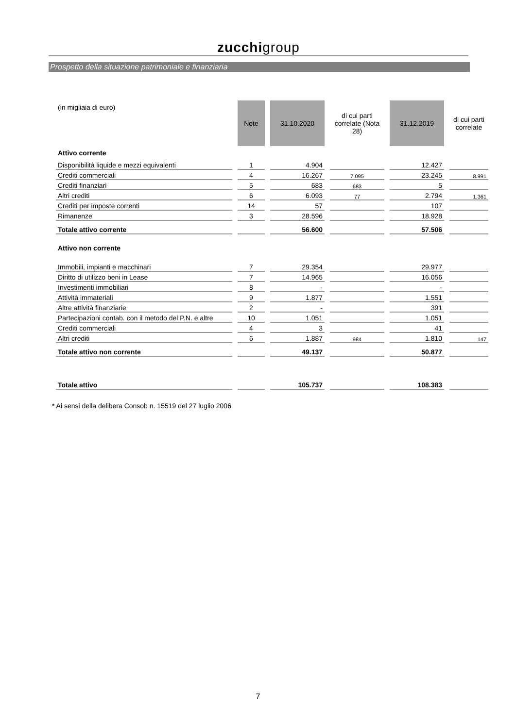zucchigroup
Prospetto della situazione patrimoniale e finanziaria
| (in migliaia di euro) | Note | 31.10.2020 | di cui parti correlate (Nota 28) | 31.12.2019 | di cui parti correlate |
| --- | --- | --- | --- | --- | --- |
| Attivo corrente | | | | | |
| Disponibilità liquide e mezzi equivalenti | 1 | 4.904 | | 12.427 | |
| Crediti commerciali | 4 | 16.267 | 7.095 | 23.245 | 8.991 |
| Crediti finanziari | 5 | 683 | 683 | 5 | |
| Altri crediti | 6 | 6.093 | 77 | 2.794 | 1.361 |
| Crediti per imposte correnti | 14 | 57 | | 107 | |
| Rimanenze | 3 | 28.596 | | 18.928 | |
| Totale attivo corrente | | 56.600 | | 57.506 | |
| Attivo non corrente | | | | | |
| Immobili, impianti e macchinari | 7 | 29.354 | | 29.977 | |
| Diritto di utilizzo beni in Lease | 7 | 14.965 | | 16.056 | |
| Investimenti immobiliari | 8 | - | | - | |
| Attività immateriali | 9 | 1.877 | | 1.551 | |
| Altre attività finanziarie | 2 | - | | 391 | |
| Partecipazioni contab. con il metodo del P.N. e altre | 10 | 1.051 | | 1.051 | |
| Crediti commerciali | 4 | 3 | | 41 | |
| Altri crediti | 6 | 1.887 | 984 | 1.810 | 147 |
| Totale attivo non corrente | | 49.137 | | 50.877 | |
| Totale attivo | | 105.737 | | 108.383 | |
* Ai sensi della delibera Consob n. 15519 del 27 luglio 2006
7